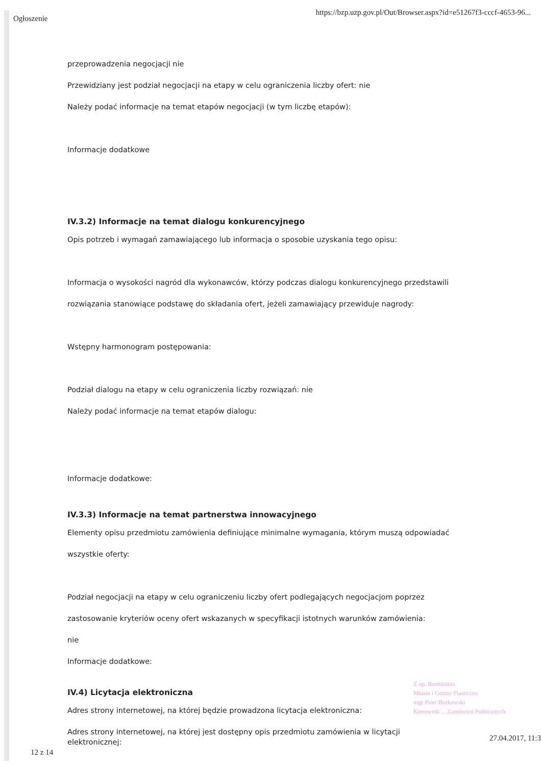Ogłoszenie https://bzp.uzp.gov.pl/Out/Browser.aspx?id=e51267f3-cccf-4653-96...
przeprowadzenia negocjacji nie
Przewidziany jest podział negocjacji na etapy w celu ograniczenia liczby ofert: nie
Należy podać informacje na temat etapów negocjacji (w tym liczbę etapów):
Informacje dodatkowe
IV.3.2) Informacje na temat dialogu konkurencyjnego
Opis potrzeb i wymagań zamawiającego lub informacja o sposobie uzyskania tego opisu:
Informacja o wysokości nagród dla wykonawców, którzy podczas dialogu konkurencyjnego przedstawili
rozwiązania stanowiące podstawę do składania ofert, jeżeli zamawiający przewiduje nagrody:
Wstępny harmonogram postępowania:
Podział dialogu na etapy w celu ograniczenia liczby rozwiązań: nie
Należy podać informacje na temat etapów dialogu:
Informacje dodatkowe:
IV.3.3) Informacje na temat partnerstwa innowacyjnego
Elementy opisu przedmiotu zamówienia definiujące minimalne wymagania, którym muszą odpowiadać
wszystkie oferty:
Podział negocjacji na etapy w celu ograniczeniu liczby ofert podlegających negocjacjom poprzez
zastosowanie kryteriów oceny ofert wskazanych w specyfikacji istotnych warunków zamówienia:
nie
Informacje dodatkowe:
IV.4) Licytacja elektroniczna
Adres strony internetowej, na której będzie prowadzona licytacja elektroniczna:
Adres strony internetowej, na której jest dostępny opis przedmiotu zamówienia w licytacji elektronicznej:
Z up. Burmistrza
Miasta i Gminy Piaseczno
mgr Piotr Borkowski
Kierownik ... Zamówień Publicznych
12 z 14 27.04.2017, 11:3